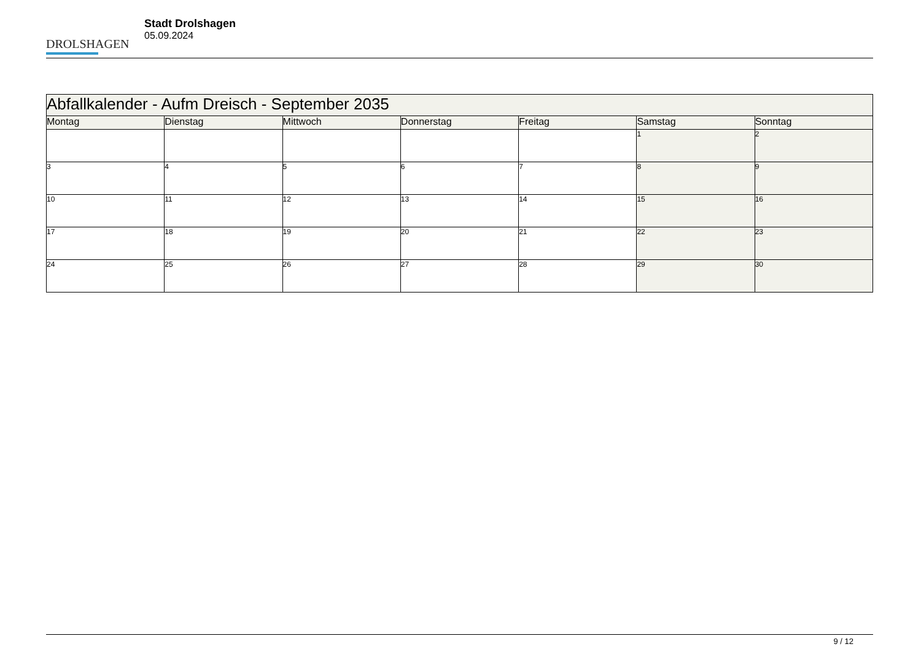DROLSHAGEN
Stadt Drolshagen
05.09.2024
| Abfallkalender - Aufm Dreisch - September 2035 | | | | | | |
| Montag | Dienstag | Mittwoch | Donnerstag | Freitag | Samstag | Sonntag |
| | | | | | 1 | 2 |
| 3 | 4 | 5 | 6 | 7 | 8 | 9 |
| 10 | 11 | 12 | 13 | 14 | 15 | 16 |
| 17 | 18 | 19 | 20 | 21 | 22 | 23 |
| 24 | 25 | 26 | 27 | 28 | 29 | 30 |
9 / 12